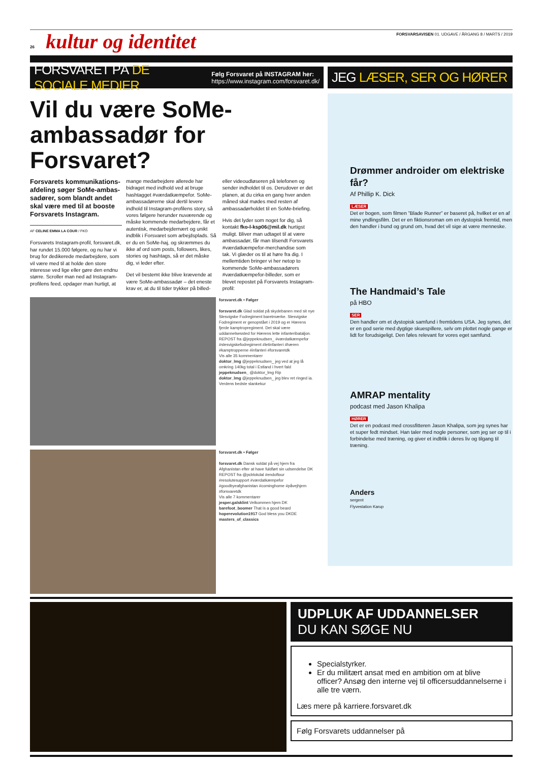26 kultur og identitet
FORSVARSAVISEN 01. UDGAVE / ÅRGANG 8 / MARTS / 2019
FORSVARET PÅ DE SOCIALE MEDIER Følg Forsvaret på INSTAGRAM her:
https://www.instagram.com/forsvaret.dk/
Vil du være SoMe-ambassadør for Forsvaret?
Forsvarets kommunikations-afdeling søger SoMe-ambas-sadører, som blandt andet skal være med til at booste Forsvarets Instagram.
AF CELINE EMMA LA COUR / FKO
Forsvarets Instagram-profil, forsvaret.dk, har rundet 15.000 følgere, og nu har vi brug for dedikerede medarbejdere, som vil være med til at holde den store interesse ved lige eller gøre den endnu større. Scroller man ned ad Instagram-profilens feed, opdager man hurtigt, at mange medarbejdere allerede har bidraget med indhold ved at bruge hashtagget #værdatkæmpefor. SoMe-ambassadørerne skal dertil levere indhold til Instagram-profilens story, så vores følgere herunder nuværende og måske kommende medarbejdere, får et autentisk, medarbejdernært og unikt indblik i Forsvaret som arbejdsplads. Så er du en SoMe-haj, og skræmmes du ikke af ord som posts, followers, likes, stories og hashtags, så er det måske dig, vi leder efter.
Det vil bestemt ikke blive krævende at være SoMe-ambassadør – det eneste krav er, at du til tider trykker på billed- eller videoudløseren på telefonen og sender indholdet til os. Derudover er det planen, at du cirka en gang hver anden måned skal mødes med resten af ambassadørholdet til en SoMe-briefing.
Hvis det lyder som noget for dig, så kontakt fko-l-ksp06@mil.dk hurtigst muligt. Bliver man udtaget til at være ambassadør, får man tilsendt Forsvarets #værdatkæmpefor-merchandise som tak. Vi glæder os til at høre fra dig. I mellemtiden bringer vi her netop to kommende SoMe-ambassadørers #værdatkæmpefor-billeder, som er blevet repostet på Forsvarets Instagram-profil:
forsvaret.dk • Følger
forsvaret.dk Glad soldat på skydebanen med sit nye Slesvigske Fodregiment baretmærke. Slesvigske Fodregiment er genopstået i 2019 og er Hærens fjerde kamptropregiment. Det skal være uddannelsessted for Hærens lette infanteribataljon. REPOST fra @jeppeknudsen_ #værdatkæmpefor #slesvigskefodregiment #letinfanteri #hæren #kamptropperne #infanteri #forsvaretdk
Vis alle 35 kommentarer
doktor_lmg @jeppeknudsen_ jeg ved at jeg lå omkring 140kg total i Estland i hvert fald
jeppeknudsen_ @doktor_lmg Rip
doktor_lmg @jeppeknudsen_ jeg blev ret ringed ia. Verdens bedste slankekur
forsvaret.dk • Følger
forsvaret.dk Dansk soldat på vej hjem fra Afghanistan efter at have fuldført sin udsendelse DK REPOST fra @pcblokdal #endoftour #resolutesupport #værdatkæmpefor #goodbyeafghanistan #cominghome #påvejhjem #forsvaretdk
Vis alle 7 kommentarer
jesper.galsklint Velkommen hjem DK
barefoot_boomer That is a good beard
hoperevolution1917 God bless you DKDE
masters_of_classics
JEG LÆSER, SER OG HØRER
Drømmer androider om elektriske får?
Af Phillip K. Dick
LÆSER
Det er bogen, som filmen ”Blade Runner” er baseret på, hvilket er en af mine yndlingsfilm. Det er en fiktionsroman om en dystopisk fremtid, men den handler i bund og grund om, hvad det vil sige at være menneske.
The Handmaid’s Tale
på HBO
SER
Den handler om et dystopisk samfund i fremtidens USA. Jeg synes, det er en god serie med dygtige skuespillere, selv om plottet nogle gange er lidt for forudsigeligt. Den føles relevant for vores eget samfund.
AMRAP mentality
podcast med Jason Khalipa
HØRER
Det er en podcast med crossfitteren Jason Khalipa, som jeg synes har et super fedt mindset. Han taler med nogle personer, som jeg ser op til i forbindelse med træning, og giver et indblik i deres liv og tilgang til træning.
Anders
sergent
Flyvestation Karup
UDPLUK AF UDDANNELSER
DU KAN SØGE NU
Specialstyrker.
Er du militært ansat med en ambition om at blive officer? Ansøg den interne vej til officersuddannelserne i alle tre værn.
Læs mere på karriere.forsvaret.dk
Følg Forsvarets uddannelser på